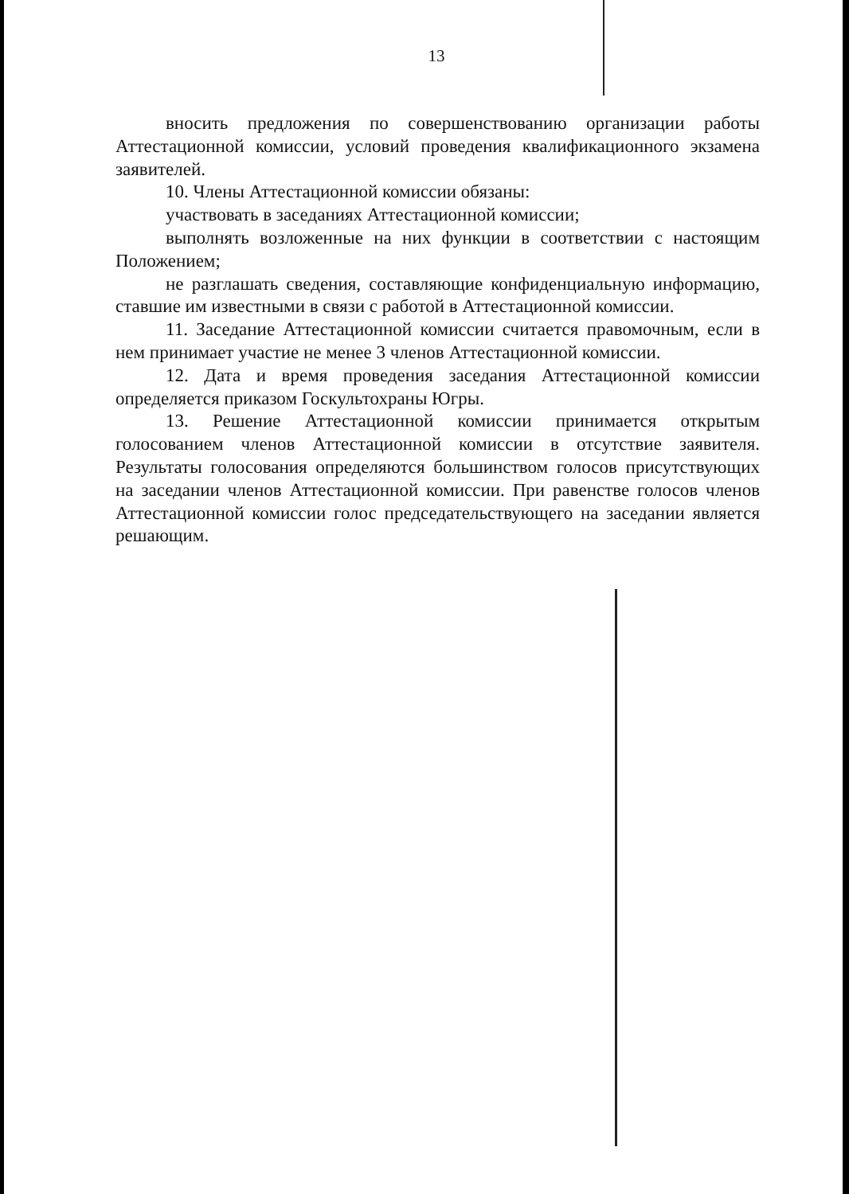13
вносить предложения по совершенствованию организации работы Аттестационной комиссии, условий проведения квалификационного экзамена заявителей.
10. Члены Аттестационной комиссии обязаны:
участвовать в заседаниях Аттестационной комиссии;
выполнять возложенные на них функции в соответствии с настоящим Положением;
не разглашать сведения, составляющие конфиденциальную информацию, ставшие им известными в связи с работой в Аттестационной комиссии.
11. Заседание Аттестационной комиссии считается правомочным, если в нем принимает участие не менее 3 членов Аттестационной комиссии.
12. Дата и время проведения заседания Аттестационной комиссии определяется приказом Госкультохраны Югры.
13. Решение Аттестационной комиссии принимается открытым голосованием членов Аттестационной комиссии в отсутствие заявителя. Результаты голосования определяются большинством голосов присутствующих на заседании членов Аттестационной комиссии. При равенстве голосов членов Аттестационной комиссии голос председательствующего на заседании является решающим.